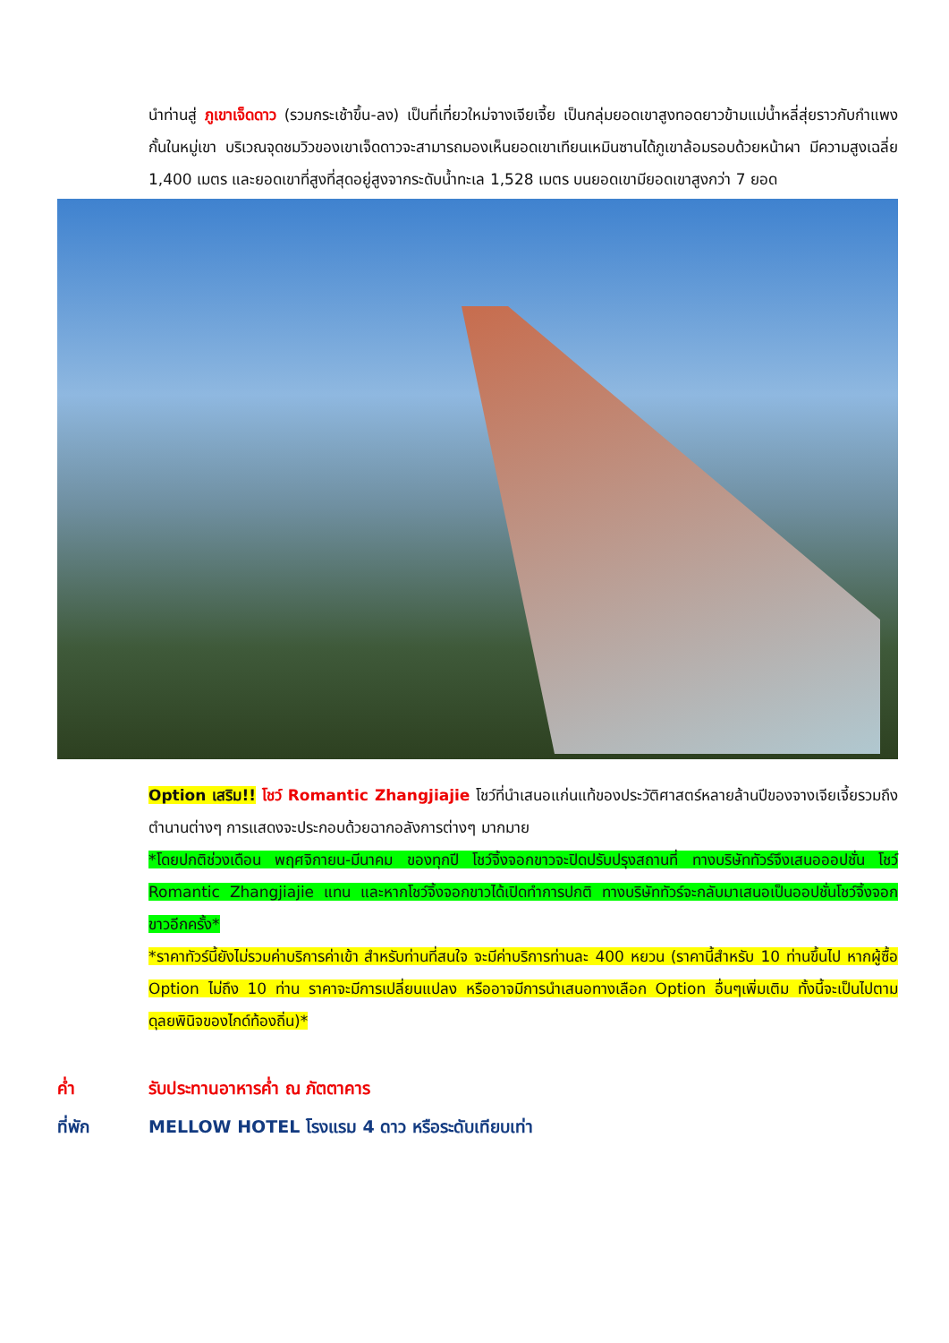นำท่านสู่ ภูเขาเจ็ดดาว (รวมกระเช้าขึ้น-ลง) เป็นที่เที่ยวใหม่จางเจียเจี้ย เป็นกลุ่มยอดเขาสูงทอดยาวข้ามแม่น้ำหลี่สุ่ยราวกับกำแพงกั้นในหมู่เขา บริเวณจุดชมวิวของเขาเจ็ดดาวจะสามารถมองเห็นยอดเขาเทียนเหมินซานได้ภูเขาล้อมรอบด้วยหน้าผา มีความสูงเฉลี่ย 1,400 เมตร และยอดเขาที่สูงที่สุดอยู่สูงจากระดับน้ำทะเล 1,528 เมตร บนยอดเขามียอดเขาสูงกว่า 7 ยอด
Option เสริม!! โชว์ Romantic Zhangjiajie โชว์ที่นำเสนอแก่นแท้ของประวัติศาสตร์หลายล้านปีของจางเจียเจี้ยรวมถึงตำนานต่างๆ การแสดงจะประกอบด้วยฉากอลังการต่างๆ มากมาย
*โดยปกติช่วงเดือน พฤศจิกายน-มีนาคม ของทุกปี โชว์จิ้งจอกขาวจะปิดปรับปรุงสถานที่ ทางบริษัททัวร์จึงเสนอออปชั่น โชว์ Romantic Zhangjiajie แทน และหากโชว์จิ้งจอกขาวได้เปิดทำการปกติ ทางบริษัททัวร์จะกลับมาเสนอเป็นออปชั่นโชว์จิ้งจอกขาวอีกครั้ง*
*ราคาทัวร์นี้ยังไม่รวมค่าบริการค่าเข้า สำหรับท่านที่สนใจ จะมีค่าบริการท่านละ 400 หยวน (ราคานี้สำหรับ 10 ท่านขึ้นไป หากผู้ซื้อ Option ไม่ถึง 10 ท่าน ราคาจะมีการเปลี่ยนแปลง หรืออาจมีการนำเสนอทางเลือก Option อื่นๆเพิ่มเติม ทั้งนี้จะเป็นไปตามดุลยพินิจของไกด์ท้องถิ่น)*
ค่ำ รับประทานอาหารค่ำ ณ ภัตตาคาร
ที่พัก MELLOW HOTEL โรงแรม 4 ดาว หรือระดับเทียบเท่า